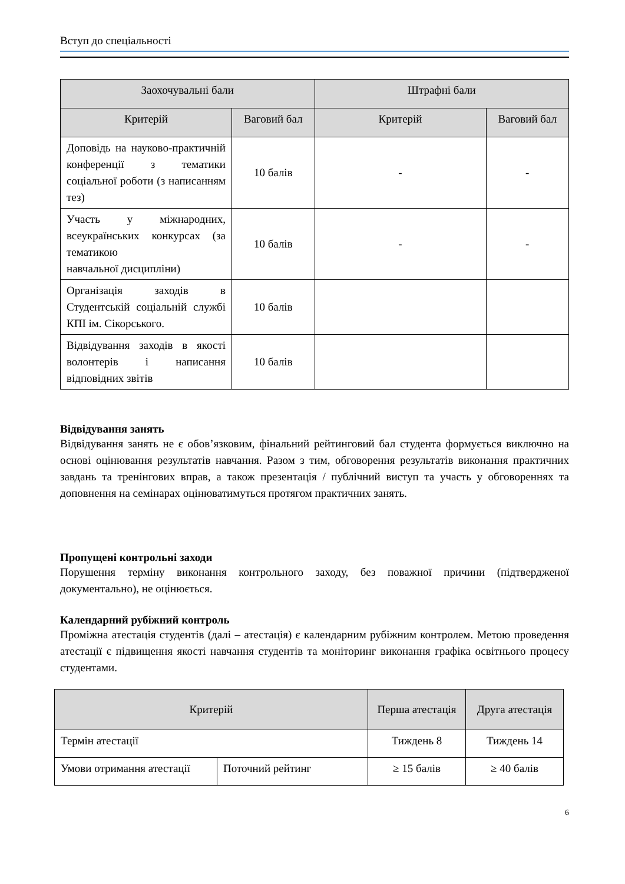Вступ до спеціальності
| Заохочувальні бали | | Штрафні бали | |
| --- | --- | --- | --- |
| Критерій | Ваговий бал | Критерій | Ваговий бал |
| Доповідь на науково-практичній конференції з тематики соціальної роботи (з написанням тез) | 10 балів | - | - |
| Участь у міжнародних, всеукраїнських конкурсах (за тематикою навчальної дисципліни) | 10 балів | - | - |
| Організація заходів в Студентській соціальній службі КПІ ім. Сікорського. | 10 балів | | |
| Відвідування заходів в якості волонтерів і написання відповідних звітів | 10 балів | | |
Відвідування занять
Відвідування занять не є обов’язковим, фінальний рейтинговий бал студента формується виключно на основі оцінювання результатів навчання. Разом з тим, обговорення результатів виконання практичних завдань та тренінгових вправ, а також презентація / публічний виступ та участь у обговореннях та доповнення на семінарах оцінюватимуться протягом практичних занять.
Пропущені контрольні заходи
Порушення терміну виконання контрольного заходу, без поважної причини (підтвердженої документально), не оцінюється.
Календарний рубіжний контроль
Проміжна атестація студентів (далі – атестація) є календарним рубіжним контролем. Метою проведення атестації є підвищення якості навчання студентів та моніторинг виконання графіка освітнього процесу студентами.
| Критерій | | Перша атестація | Друга атестація |
| --- | --- | --- | --- |
| Термін атестації | | Тиждень 8 | Тиждень 14 |
| Умови отримання атестації | Поточний рейтинг | ≥ 15 балів | ≥ 40 балів |
6